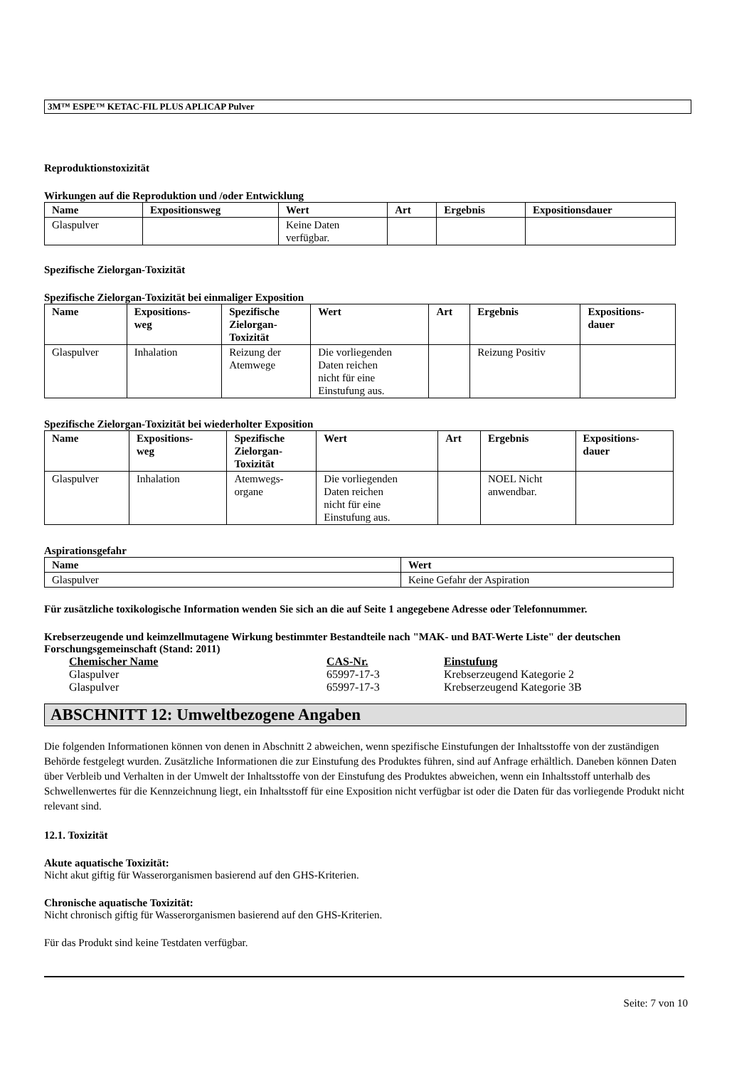3M™ ESPE™ KETAC-FIL PLUS APLICAP Pulver
Reproduktionstoxizität
Wirkungen auf die Reproduktion und /oder Entwicklung
| Name | Expositionsweg | Wert | Art | Ergebnis | Expositionsdauer |
| --- | --- | --- | --- | --- | --- |
| Glaspulver | | Keine Daten verfügbar. | | | |
Spezifische Zielorgan-Toxizität
Spezifische Zielorgan-Toxizität bei einmaliger Exposition
| Name | Expositions- weg | Spezifische Zielorgan- Toxizität | Wert | Art | Ergebnis | Expositions- dauer |
| --- | --- | --- | --- | --- | --- | --- |
| Glaspulver | Inhalation | Reizung der Atemwege | Die vorliegenden Daten reichen nicht für eine Einstufung aus. | | Reizung Positiv | |
Spezifische Zielorgan-Toxizität bei wiederholter Exposition
| Name | Expositions- weg | Spezifische Zielorgan- Toxizität | Wert | Art | Ergebnis | Expositions- dauer |
| --- | --- | --- | --- | --- | --- | --- |
| Glaspulver | Inhalation | Atemwegs- organe | Die vorliegenden Daten reichen nicht für eine Einstufung aus. | | NOEL Nicht anwendbar. | |
Aspirationsgefahr
| Name | Wert |
| --- | --- |
| Glaspulver | Keine Gefahr der Aspiration |
Für zusätzliche toxikologische Information wenden Sie sich an die auf Seite 1 angegebene Adresse oder Telefonnummer.
Krebserzeugende und keimzellmutagene Wirkung bestimmter Bestandteile nach "MAK- und BAT-Werte Liste" der deutschen Forschungsgemeinschaft (Stand: 2011)
| Chemischer Name | CAS-Nr. | Einstufung |
| Glaspulver | 65997-17-3 | Krebserzeugend Kategorie 2 |
| Glaspulver | 65997-17-3 | Krebserzeugend Kategorie 3B |
ABSCHNITT 12: Umweltbezogene Angaben
Die folgenden Informationen können von denen in Abschnitt 2 abweichen, wenn spezifische Einstufungen der Inhaltsstoffe von der zuständigen Behörde festgelegt wurden. Zusätzliche Informationen die zur Einstufung des Produktes führen, sind auf Anfrage erhältlich. Daneben können Daten über Verbleib und Verhalten in der Umwelt der Inhaltsstoffe von der Einstufung des Produktes abweichen, wenn ein Inhaltsstoff unterhalb des Schwellenwertes für die Kennzeichnung liegt, ein Inhaltsstoff für eine Exposition nicht verfügbar ist oder die Daten für das vorliegende Produkt nicht relevant sind.
12.1. Toxizität
Akute aquatische Toxizität:
Nicht akut giftig für Wasserorganismen basierend auf den GHS-Kriterien.
Chronische aquatische Toxizität:
Nicht chronisch giftig für Wasserorganismen basierend auf den GHS-Kriterien.
Für das Produkt sind keine Testdaten verfügbar.
Seite: 7 von 10